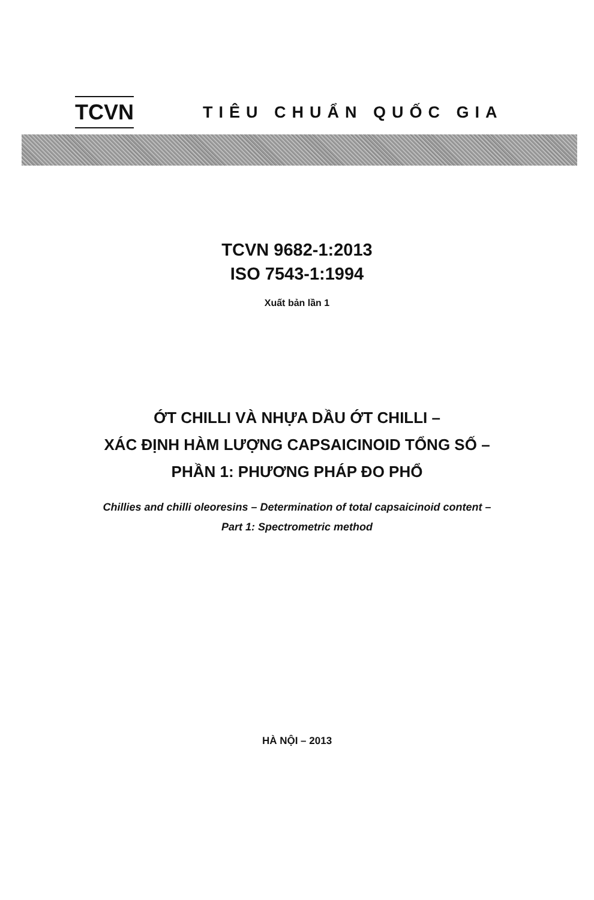TCVN
TIÊU CHUẨN QUỐC GIA
TCVN 9682-1:2013
ISO 7543-1:1994
Xuất bản lần 1
ỚT CHILLI VÀ NHỰA DẦU ỚT CHILLI –
XÁC ĐỊNH HÀM LƯỢNG CAPSAICINOID TỔNG SỐ –
PHẦN 1: PHƯƠNG PHÁP ĐO PHỔ
Chillies and chilli oleoresins – Determination of total capsaicinoid content –
Part 1: Spectrometric method
HÀ NỘI – 2013